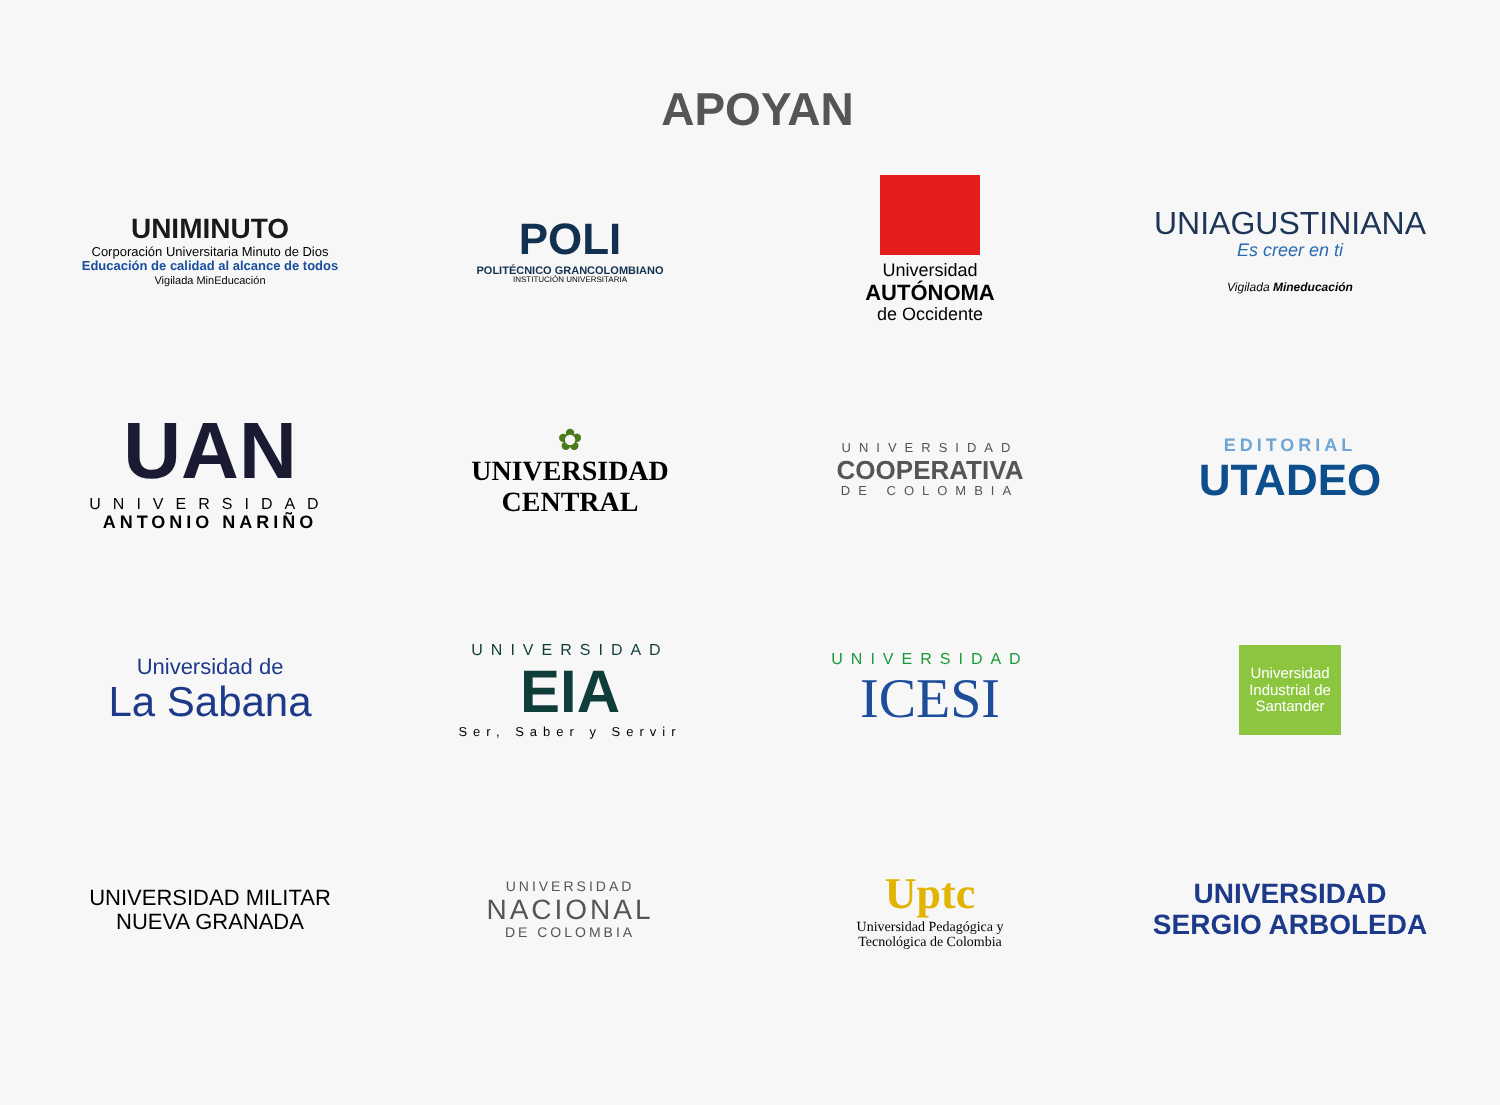APOYAN
UNIMINUTO
Corporación Universitaria Minuto de Dios
Educación de calidad al alcance de todos
Vigilada MinEducación
POLI
POLITÉCNICO GRANCOLOMBIANO
INSTITUCIÓN UNIVERSITARIA
Universidad
AUTÓNOMA
de Occidente
UNIAGUSTINIANA
Es creer en ti
Vigilada Mineducación
UAN
UNIVERSIDAD
ANTONIO NARIÑO
✿
UNIVERSIDAD
CENTRAL
UNIVERSIDAD
COOPERATIVA
DE COLOMBIA
EDITORIAL
UTADEO
Universidad de
La Sabana
UNIVERSIDAD
EIA
Ser, Saber y Servir
UNIVERSIDAD
ICESI
Universidad
Industrial de
Santander
UNIVERSIDAD MILITAR
NUEVA GRANADA
UNIVERSIDAD
NACIONAL
DE COLOMBIA
Uptc
Universidad Pedagógica y
Tecnológica de Colombia
UNIVERSIDAD
SERGIO ARBOLEDA